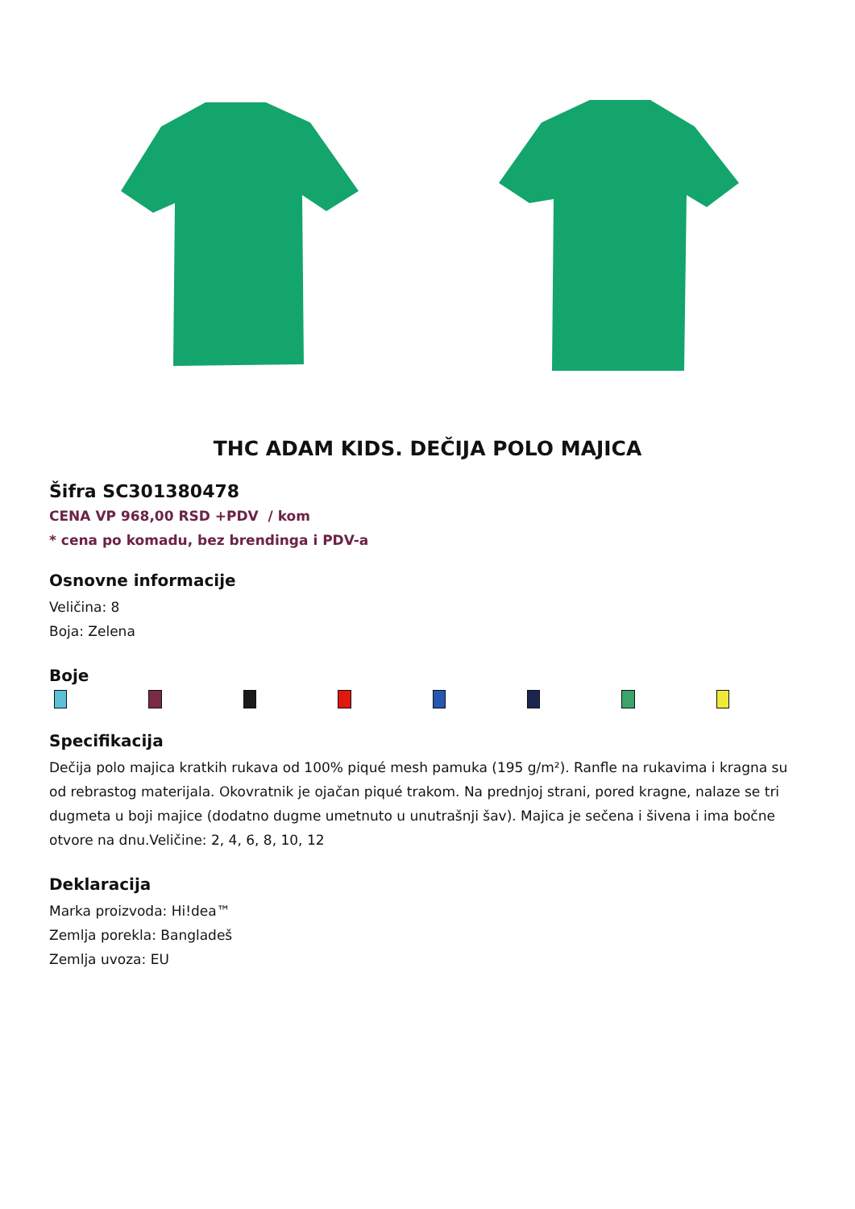THC ADAM KIDS. DEČIJA POLO MAJICA
Šifra SC301380478
CENA VP 968,00 RSD +PDV / kom
* cena po komadu, bez brendinga i PDV-a
Osnovne informacije
Veličina: 8
Boja: Zelena
Boje
Specifikacija
Dečija polo majica kratkih rukava od 100% piqué mesh pamuka (195 g/m²). Ranfle na rukavima i kragna su od rebrastog materijala. Okovratnik je ojačan piqué trakom. Na prednjoj strani, pored kragne, nalaze se tri dugmeta u boji majice (dodatno dugme umetnuto u unutrašnji šav). Majica je sečena i šivena i ima bočne otvore na dnu.Veličine: 2, 4, 6, 8, 10, 12
Deklaracija
Marka proizvoda: Hi!dea™
Zemlja porekla: Bangladeš
Zemlja uvoza: EU